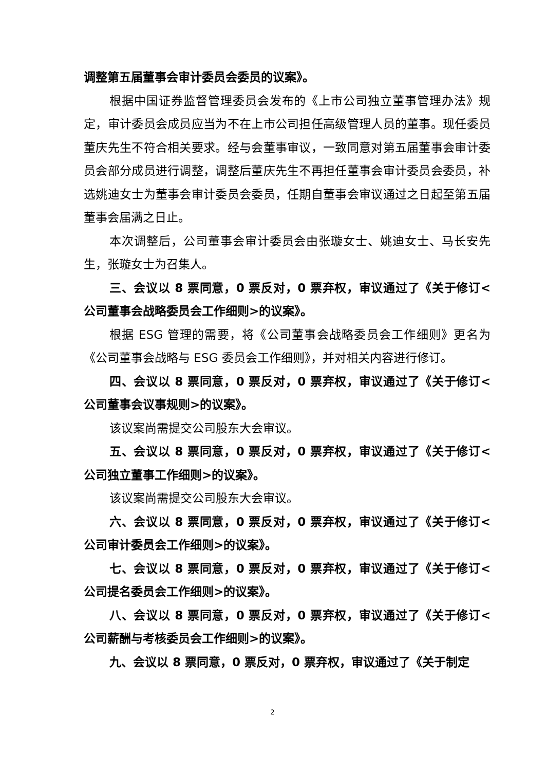调整第五届董事会审计委员会委员的议案》。
根据中国证券监督管理委员会发布的《上市公司独立董事管理办法》规定，审计委员会成员应当为不在上市公司担任高级管理人员的董事。现任委员董庆先生不符合相关要求。经与会董事审议，一致同意对第五届董事会审计委员会部分成员进行调整，调整后董庆先生不再担任董事会审计委员会委员，补选姚迪女士为董事会审计委员会委员，任期自董事会审议通过之日起至第五届董事会届满之日止。
本次调整后，公司董事会审计委员会由张璇女士、姚迪女士、马长安先生，张璇女士为召集人。
三、会议以 8 票同意，0 票反对，0 票弃权，审议通过了《关于修订<公司董事会战略委员会工作细则>的议案》。
根据 ESG 管理的需要，将《公司董事会战略委员会工作细则》更名为《公司董事会战略与 ESG 委员会工作细则》，并对相关内容进行修订。
四、会议以 8 票同意，0 票反对，0 票弃权，审议通过了《关于修订<公司董事会议事规则>的议案》。
该议案尚需提交公司股东大会审议。
五、会议以 8 票同意，0 票反对，0 票弃权，审议通过了《关于修订<公司独立董事工作细则>的议案》。
该议案尚需提交公司股东大会审议。
六、会议以 8 票同意，0 票反对，0 票弃权，审议通过了《关于修订<公司审计委员会工作细则>的议案》。
七、会议以 8 票同意，0 票反对，0 票弃权，审议通过了《关于修订<公司提名委员会工作细则>的议案》。
八、会议以 8 票同意，0 票反对，0 票弃权，审议通过了《关于修订<公司薪酬与考核委员会工作细则>的议案》。
九、会议以 8 票同意，0 票反对，0 票弃权，审议通过了《关于制定
2